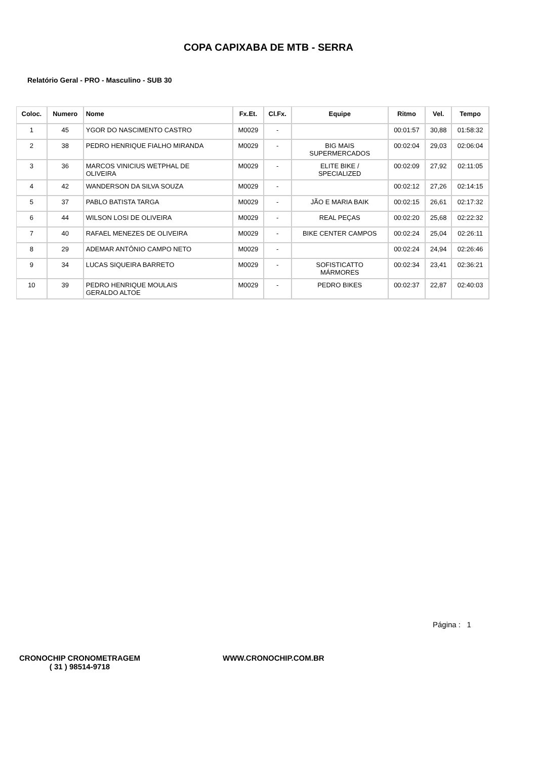COPA CAPIXABA DE MTB - SERRA
Relatório Geral - PRO - Masculino - SUB 30
| Coloc. | Numero | Nome | Fx.Et. | Cl.Fx. | Equipe | Ritmo | Vel. | Tempo |
| --- | --- | --- | --- | --- | --- | --- | --- | --- |
| 1 | 45 | YGOR DO NASCIMENTO CASTRO | M0029 | - | | 00:01:57 | 30,88 | 01:58:32 |
| 2 | 38 | PEDRO HENRIQUE FIALHO MIRANDA | M0029 | - | BIG MAIS SUPERMERCADOS | 00:02:04 | 29,03 | 02:06:04 |
| 3 | 36 | MARCOS VINICIUS WETPHAL DE OLIVEIRA | M0029 | - | ELITE BIKE / SPECIALIZED | 00:02:09 | 27,92 | 02:11:05 |
| 4 | 42 | WANDERSON DA SILVA SOUZA | M0029 | - | | 00:02:12 | 27,26 | 02:14:15 |
| 5 | 37 | PABLO BATISTA TARGA | M0029 | - | JÃO E MARIA BAIK | 00:02:15 | 26,61 | 02:17:32 |
| 6 | 44 | WILSON LOSI DE OLIVEIRA | M0029 | - | REAL PEÇAS | 00:02:20 | 25,68 | 02:22:32 |
| 7 | 40 | RAFAEL MENEZES DE OLIVEIRA | M0029 | - | BIKE CENTER CAMPOS | 00:02:24 | 25,04 | 02:26:11 |
| 8 | 29 | ADEMAR ANTÔNIO CAMPO NETO | M0029 | - | | 00:02:24 | 24,94 | 02:26:46 |
| 9 | 34 | LUCAS SIQUEIRA BARRETO | M0029 | - | SOFISTICATTO MÁRMORES | 00:02:34 | 23,41 | 02:36:21 |
| 10 | 39 | PEDRO HENRIQUE MOULAIS GERALDO ALTOE | M0029 | - | PEDRO BIKES | 00:02:37 | 22,87 | 02:40:03 |
Página : 1
CRONOCHIP CRONOMETRAGEM
( 31 ) 98514-9718
WWW.CRONOCHIP.COM.BR